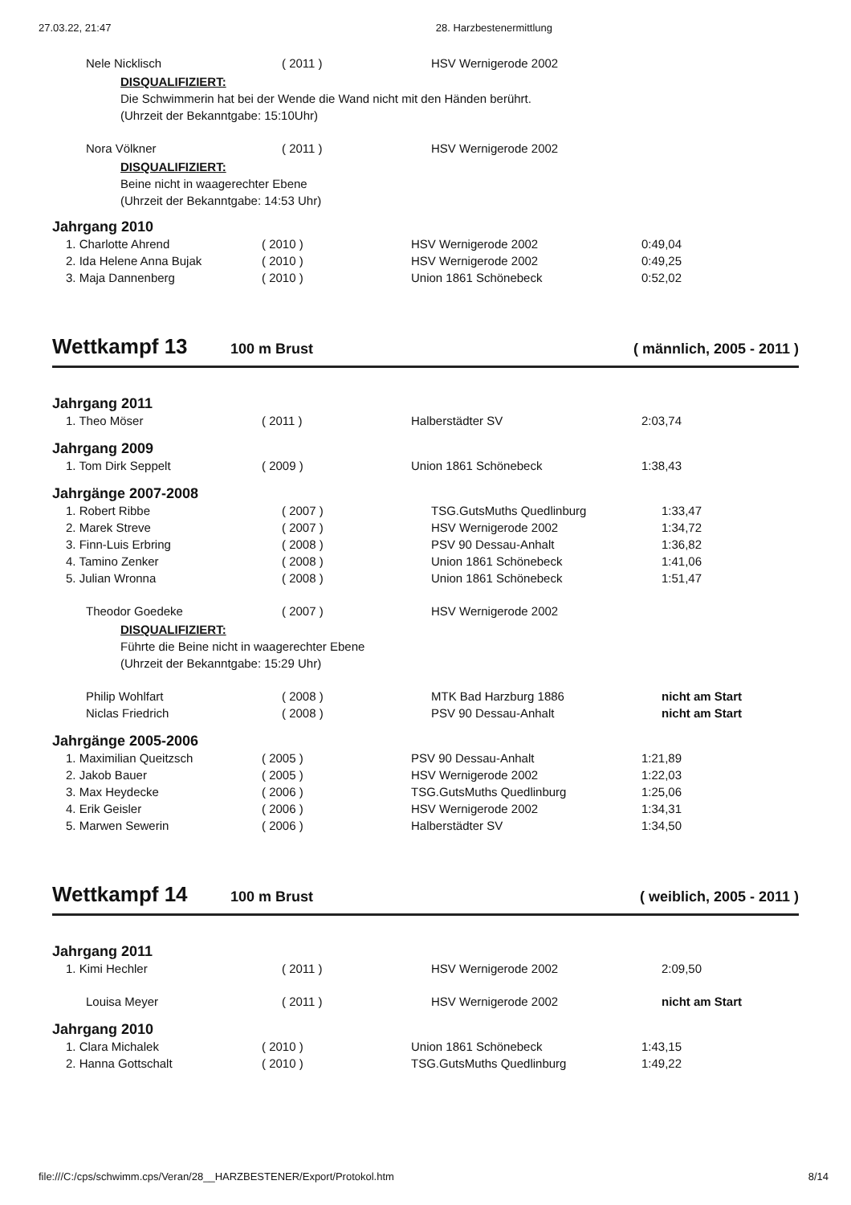27.03.22, 21:47 28. Harzbestenermittlung
| Nele Nicklisch | ( 2011 ) | HSV Wernigerode 2002 | |
DISQUALIFIZIERT:
Die Schwimmerin hat bei der Wende die Wand nicht mit den Händen berührt.
(Uhrzeit der Bekanntgabe: 15:10Uhr)
| Nora Völkner | ( 2011 ) | HSV Wernigerode 2002 | |
DISQUALIFIZIERT:
Beine nicht in waagerechter Ebene
(Uhrzeit der Bekanntgabe: 14:53 Uhr)
Jahrgang 2010
| 1. Charlotte Ahrend | ( 2010 ) | HSV Wernigerode 2002 | 0:49,04 |
| 2. Ida Helene Anna Bujak | ( 2010 ) | HSV Wernigerode 2002 | 0:49,25 |
| 3. Maja Dannenberg | ( 2010 ) | Union 1861 Schönebeck | 0:52,02 |
Wettkampf 13 100 m Brust ( männlich, 2005 - 2011 )
Jahrgang 2011
| 1. Theo Möser | ( 2011 ) | Halberstädter SV | 2:03,74 |
Jahrgang 2009
| 1. Tom Dirk Seppelt | ( 2009 ) | Union 1861 Schönebeck | 1:38,43 |
Jahrgänge 2007-2008
| 1. Robert Ribbe | ( 2007 ) | TSG.GutsMuths Quedlinburg | 1:33,47 |
| 2. Marek Streve | ( 2007 ) | HSV Wernigerode 2002 | 1:34,72 |
| 3. Finn-Luis Erbring | ( 2008 ) | PSV 90 Dessau-Anhalt | 1:36,82 |
| 4. Tamino Zenker | ( 2008 ) | Union 1861 Schönebeck | 1:41,06 |
| 5. Julian Wronna | ( 2008 ) | Union 1861 Schönebeck | 1:51,47 |
| Theodor Goedeke | ( 2007 ) | HSV Wernigerode 2002 | |
DISQUALIFIZIERT:
Führte die Beine nicht in waagerechter Ebene
(Uhrzeit der Bekanntgabe: 15:29 Uhr)
| Philip Wohlfart | ( 2008 ) | MTK Bad Harzburg 1886 | nicht am Start |
| Niclas Friedrich | ( 2008 ) | PSV 90 Dessau-Anhalt | nicht am Start |
Jahrgänge 2005-2006
| 1. Maximilian Queitzsch | ( 2005 ) | PSV 90 Dessau-Anhalt | 1:21,89 |
| 2. Jakob Bauer | ( 2005 ) | HSV Wernigerode 2002 | 1:22,03 |
| 3. Max Heydecke | ( 2006 ) | TSG.GutsMuths Quedlinburg | 1:25,06 |
| 4. Erik Geisler | ( 2006 ) | HSV Wernigerode 2002 | 1:34,31 |
| 5. Marwen Sewerin | ( 2006 ) | Halberstädter SV | 1:34,50 |
Wettkampf 14 100 m Brust ( weiblich, 2005 - 2011 )
Jahrgang 2011
| 1. Kimi Hechler | ( 2011 ) | HSV Wernigerode 2002 | 2:09,50 |
| Louisa Meyer | ( 2011 ) | HSV Wernigerode 2002 | nicht am Start |
Jahrgang 2010
| 1. Clara Michalek | ( 2010 ) | Union 1861 Schönebeck | 1:43,15 |
| 2. Hanna Gottschalt | ( 2010 ) | TSG.GutsMuths Quedlinburg | 1:49,22 |
file:///C:/cps/schwimm.cps/Veran/28__HARZBESTENER/Export/Protokol.htm 8/14